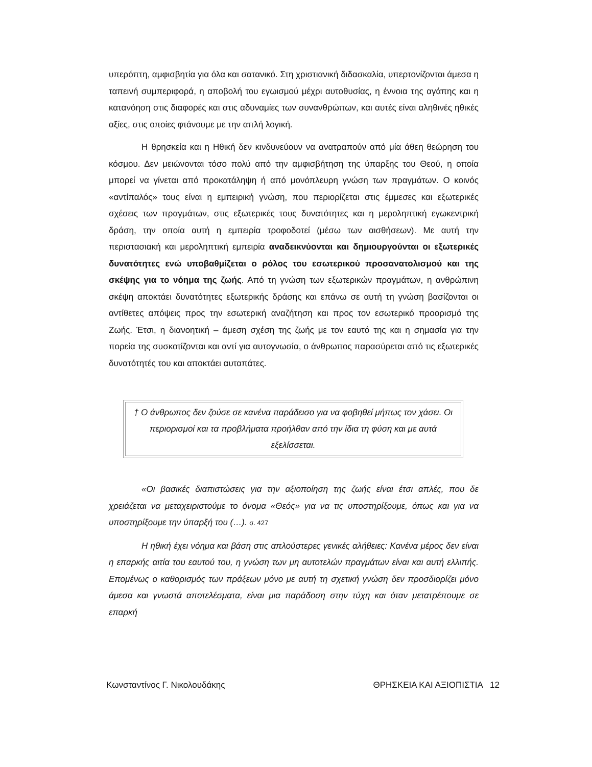υπερόπτη, αμφισβητία για όλα και σατανικό. Στη χριστιανική διδασκαλία, υπερτονίζονται άμεσα η ταπεινή συμπεριφορά, η αποβολή του εγωισμού μέχρι αυτοθυσίας, η έννοια της αγάπης και η κατανόηση στις διαφορές και στις αδυναμίες των συνανθρώπων, και αυτές είναι αληθινές ηθικές αξίες, στις οποίες φτάνουμε με την απλή λογική.
Η θρησκεία και η Ηθική δεν κινδυνεύουν να ανατραπούν από μία άθεη θεώρηση του κόσμου. Δεν μειώνονται τόσο πολύ από την αμφισβήτηση της ύπαρξης του Θεού, η οποία μπορεί να γίνεται από προκατάληψη ή από μονόπλευρη γνώση των πραγμάτων. Ο κοινός «αντίπαλός» τους είναι η εμπειρική γνώση, που περιορίζεται στις έμμεσες και εξωτερικές σχέσεις των πραγμάτων, στις εξωτερικές τους δυνατότητες και η μεροληπτική εγωκεντρική δράση, την οποία αυτή η εμπειρία τροφοδοτεί (μέσω των αισθήσεων). Με αυτή την περιστασιακή και μεροληπτική εμπειρία αναδεικνύονται και δημιουργούνται οι εξωτερικές δυνατότητες ενώ υποβαθμίζεται ο ρόλος του εσωτερικού προσανατολισμού και της σκέψης για το νόημα της ζωής. Από τη γνώση των εξωτερικών πραγμάτων, η ανθρώπινη σκέψη αποκτάει δυνατότητες εξωτερικής δράσης και επάνω σε αυτή τη γνώση βασίζονται οι αντίθετες απόψεις προς την εσωτερική αναζήτηση και προς τον εσωτερικό προορισμό της Ζωής. Έτσι, η διανοητική – άμεση σχέση της ζωής με τον εαυτό της και η σημασία για την πορεία της συσκοτίζονται και αντί για αυτογνωσία, ο άνθρωπος παρασύρεται από τις εξωτερικές δυνατότητές του και αποκτάει αυταπάτες.
† Ο άνθρωπος δεν ζούσε σε κανένα παράδεισο για να φοβηθεί μήπως τον χάσει. Οι περιορισμοί και τα προβλήματα προήλθαν από την ίδια τη φύση και με αυτά εξελίσσεται.
«Οι βασικές διαπιστώσεις για την αξιοποίηση της ζωής είναι έτσι απλές, που δε χρειάζεται να μεταχειριστούμε το όνομα «Θεός» για να τις υποστηρίξουμε, όπως και για να υποστηρίξουμε την ύπαρξή του (…). σ. 427
Η ηθική έχει νόημα και βάση στις απλούστερες γενικές αλήθειες: Κανένα μέρος δεν είναι η επαρκής αιτία του εαυτού του, η γνώση των μη αυτοτελών πραγμάτων είναι και αυτή ελλιπής. Επομένως ο καθορισμός των πράξεων μόνο με αυτή τη σχετική γνώση δεν προσδιορίζει μόνο άμεσα και γνωστά αποτελέσματα, είναι μια παράδοση στην τύχη και όταν μετατρέπουμε σε επαρκή
Κωνσταντίνος Γ. Νικολουδάκης ΘΡΗΣΚΕΙΑ ΚΑΙ ΑΞΙΟΠΙΣΤΙΑ 12